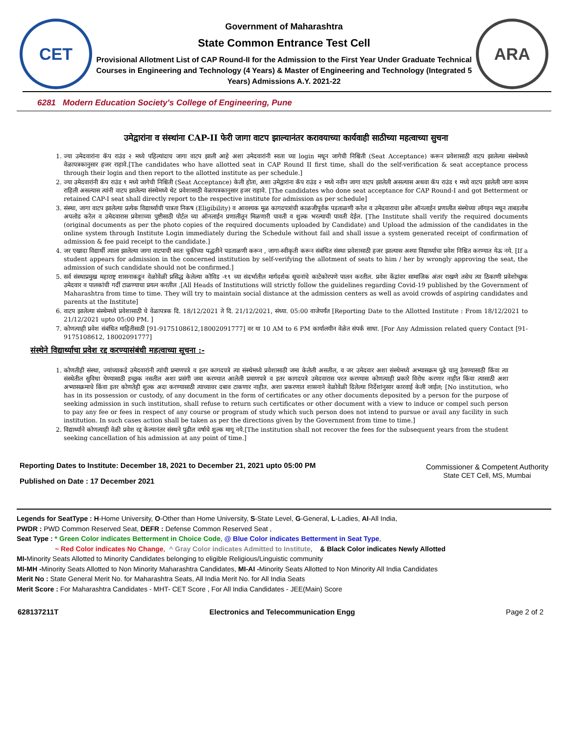CET
Government of Maharashtra
State Common Entrance Test Cell
Provisional Allotment List of CAP Round-II for the Admission to the First Year Under Graduate Technical Courses in Engineering and Technology (4 Years) & Master of Engineering and Technology (Integrated 5 Years) Admissions A.Y. 2021-22
ARA
6281 Modern Education Society's College of Engineering, Pune
उमेद्वारांना व संस्थांना CAP-II फेरी जागा वाटप झाल्यानंतर करावयाच्या कार्यवाही साठीच्या महत्वाच्या सुचना
1. ज्या उमेदवारांना कॅप राउंड २ मध्ये पहिल्यांदाच जागा वाटप झाली आहे अशा उमेदवारांनी स्वता च्या login मधून जागेची निश्चिती (Seat Acceptance) करून प्रवेशासाठी वाटप झालेल्या संस्थेमध्ये वेळापत्रकानुसार हजर राहावे.[The candidates who have allotted seat in CAP Round II first time, shall do the self-verification & seat acceptance process through their login and then report to the allotted institute as per schedule.]
2. ज्या उमेदवारांनी कॅप राउंड १ मध्ये जागेची निश्चिती (Seat Acceptance) केली होता, अशा उमेद्वारांना कॅप राउंड २ मध्ये नवीन जागा वाटप झालेली असल्यास अथवा कॅप राउंड १ मध्ये वाटप झालेली जागा कायम राहिली असल्यास त्यांनी वाटप झालेल्या संस्थेमध्ये थेट प्रवेशासाठी वेळापत्रकानुसार हजर राहावे. [The candidates who done seat acceptance for CAP Round-I and got Betterment or retained CAP-I seat shall directly report to the respective institute for admission as per schedule]
3. संस्था, जागा वाटप झालेल्या प्रत्येक विद्यार्थ्याची पात्रता निकष (Eligibility) व आवश्यक मूळ कागदपत्रांची काळजीपूर्वक पडताळणी करेल व उमेदवाराचा प्रवेश ऑनलाईन प्रणालीत संस्थेच्या लॉगइन मधून ताबडतोब अपलोड करेल व उमेदवारास प्रवेशाच्या पुष्टीसाठी पोर्टल च्या ऑनलाईन प्रणालीतून मिळणारी पावती व शुल्क भरल्याची पावती देईल. [The Institute shall verify the required documents (original documents as per the photo copies of the required documents uploaded by Candidate) and Upload the admission of the candidates in the online system through Institute Login immediately during the Schedule without fail and shall issue a system generated receipt of confirmation of admission & fee paid receipt to the candidate.]
4. जर एखादा विद्यार्थी त्याला झालेल्या जागा वाटपाची स्वतः चुकीच्या पद्धतीने पडताळणी करून , जागा-स्वीकृती करून संबंधित संस्था प्रवेशासाठी हजर झाल्यास अश्या विद्यार्थ्याचा प्रवेश निश्चित करण्यात येऊ नये. [If a student appears for admission in the concerned institution by self-verifying the allotment of seats to him / her by wrongly approving the seat, the admission of such candidate should not be confirmed.]
5. सर्व संस्थाप्रमुख महाराष्ट्र शासनाकडून वेळोवेळी प्रसिद्ध केलेल्या कोविड -१९ च्या संदर्भातील मार्गदर्शक सूचनांचे काटेकोरपणे पालन करतील. प्रवेश केंद्रांवर सामाजिक अंतर राखणे तसेच त्या ठिकाणी प्रवेशोच्छुक उमेदवार व पालकांची गर्दी टाळण्याचा प्रयत्न करतील .[All Heads of Institutions will strictly follow the guidelines regarding Covid-19 published by the Government of Maharashtra from time to time. They will try to maintain social distance at the admission centers as well as avoid crowds of aspiring candidates and parents at the Institute]
6. वाटप झालेल्या संस्थेमध्ये प्रवेशासाठी चे वेळापत्रक दि. 18/12/2021 ते दि. 21/12/2021, संध्या. 05:00 वाजेपर्यंत [Reporting Date to the Allotted Institute : From 18/12/2021 to 21/12/2021 upto 05:00 PM. ]
7. कोणत्याही प्रवेश संबंधित माहितीसाठी [91-9175108612,18002091777] वर या 10 AM to 6 PM कार्यालयीन वेळेत संपर्क साधा. [For Any Admission related query Contact [91-9175108612, 18002091777]
संस्थेने विद्यार्थ्याचा प्रवेश रद्द करण्यासंबंधी महत्वाच्या सूचना :-
1. कोणतीही संस्था, ज्यांच्याकडे उमेदवारांनी त्यांची प्रमाणपत्रे व इतर कागदपत्रे त्या संस्थेमध्ये प्रवेशासाठी जमा केलेली असतील, व जर उमेदवार अशा संस्थेमध्ये अभ्यासक्रम पुढे चालू ठेवण्यासाठी किंवा त्या संस्थेतील सुविधा घेण्यासाठी इच्छुक नसतील अशा प्रसंगी जमा करण्यात आलेली प्रमाणपत्रे व इतर कागदपत्रे उमेदवारास परत करण्यास कोणत्याही प्रकारे विरोध करणार नाहीत किंवा त्यासाठी अशा अभ्यासक्रमाचे किंवा इतर कोणतेही शुल्क अदा करण्यासाठी त्याच्यावर दबाव टाकणार नाहीत. अशा प्रकरणात शासनाने वेळोवेळी दिलेल्या निर्देशांनुसार कारवाई केली जाईल; [No institution, who has in its possession or custody, of any document in the form of certificates or any other documents deposited by a person for the purpose of seeking admission in such institution, shall refuse to return such certificates or other document with a view to induce or compel such person to pay any fee or fees in respect of any course or program of study which such person does not intend to pursue or avail any facility in such institution. In such cases action shall be taken as per the directions given by the Government from time to time.]
2. विद्यार्थ्याने कोणत्याही वेळी प्रवेश रद्द केल्यानंतर संस्थने पुढील वर्षाचे शुल्क मागू नये.[The institution shall not recover the fees for the subsequent years from the student seeking cancellation of his admission at any point of time.]
Reporting Dates to Institute: December 18, 2021 to December 21, 2021 upto 05:00 PM
Published on Date : 17 December 2021
Commissioner & Competent Authority
State CET Cell, MS, Mumbai
Legends for SeatType : H-Home University, O-Other than Home University, S-State Level, G-General, L-Ladies, AI-All India,
PWDR : PWD Common Reserved Seat, DEFR : Defense Common Reserved Seat ,
Seat Type : * Green Color indicates Betterment in Choice Code, @ Blue Color indicates Betterment in Seat Type,
~ Red Color indicates No Change, ^ Gray Color indicates Admitted to Institute, & Black Color indicates Newly Allotted
MI-Minority Seats Allotted to Minority Candidates belonging to eligible Religious/Linguistic community
MI-MH -Minority Seats Allotted to Non Minority Maharashtra Candidates, MI-AI -Minority Seats Allotted to Non Minority All India Candidates
Merit No : State General Merit No. for Maharashtra Seats, All India Merit No. for All India Seats
Merit Score : For Maharashtra Candidates - MHT- CET Score , For All India Candidates - JEE(Main) Score
628137211T Electronics and Telecommunication Engg Page 2 of 2